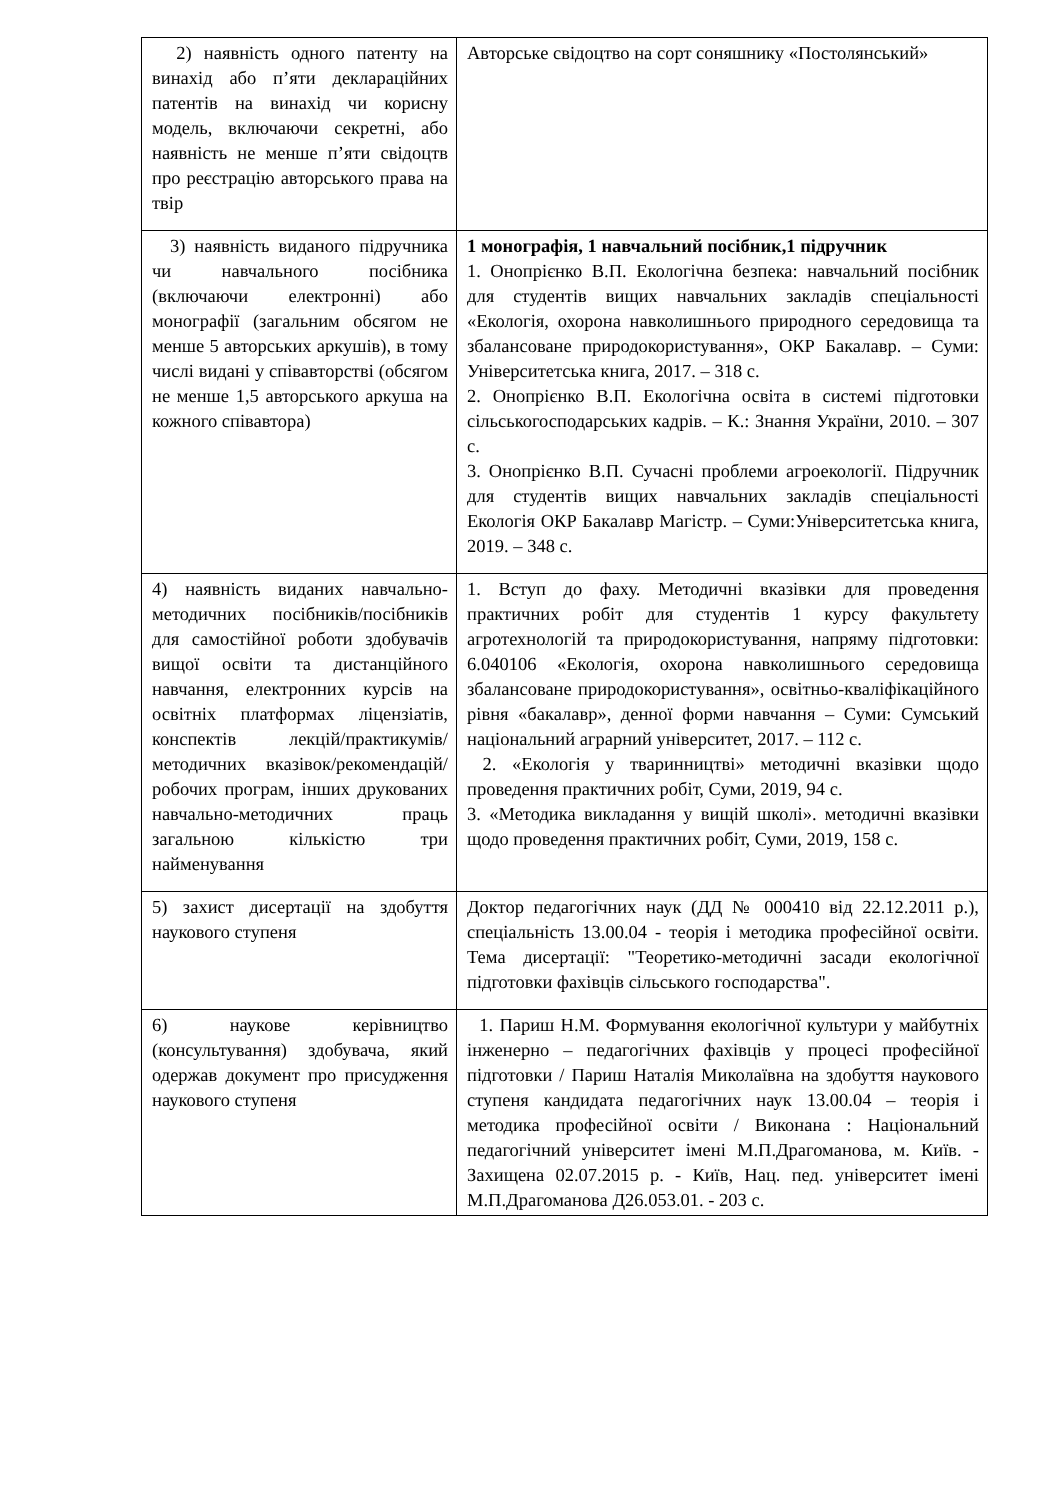| 2) наявність одного патенту на винахід або п’яти деклараційних патентів на винахід чи корисну модель, включаючи секретні, або наявність не менше п’яти свідоцтв про реєстрацію авторського права на твір | Авторське свідоцтво на сорт соняшнику «Постолянський» |
| 3) наявність виданого підручника чи навчального посібника (включаючи електронні) або монографії (загальним обсягом не менше 5 авторських аркушів), в тому числі видані у співавторстві (обсягом не менше 1,5 авторського аркуша на кожного співавтора) | 1 монографія, 1 навчальний посібник,1 підручник 1. Онопрієнко В.П. Екологічна безпека: навчальний посібник для студентів вищих навчальних закладів спеціальності «Екологія, охорона навколишнього природного середовища та збалансоване природокористування», ОКР Бакалавр. – Суми: Університетська книга, 2017. – 318 с. 2. Онопрієнко В.П. Екологічна освіта в системі підготовки сільськогосподарських кадрів. – К.: Знання України, 2010. – 307 с. 3. Онопрієнко В.П. Сучасні проблеми агроекології. Підручник для студентів вищих навчальних закладів спеціальності Екологія ОКР Бакалавр Магістр. – Суми:Університетська книга, 2019. – 348 с. |
| 4) наявність виданих навчально-методичних посібників/посібників для самостійної роботи здобувачів вищої освіти та дистанційного навчання, електронних курсів на освітніх платформах ліцензіатів, конспектів лекцій/практикумів/методичних вказівок/рекомендацій/ робочих програм, інших друкованих навчально-методичних праць загальною кількістю три найменування | 1. Вступ до фаху. Методичні вказівки для проведення практичних робіт для студентів 1 курсу факультету агротехнологій та природокористування, напряму підготовки: 6.040106 «Екологія, охорона навколишнього середовища збалансоване природокористування», освітньо-кваліфікаційного рівня «бакалавр», денної форми навчання – Суми: Сумський національний аграрний університет, 2017. – 112 с. 2. «Екологія у тваринництві» методичні вказівки щодо проведення практичних робіт, Суми, 2019, 94 с. 3. «Методика викладання у вищій школі». методичні вказівки щодо проведення практичних робіт, Суми, 2019, 158 с. |
| 5) захист дисертації на здобуття наукового ступеня | Доктор педагогічних наук (ДД № 000410 від 22.12.2011 р.), спеціальність 13.00.04 - теорія і методика професійної освіти. Тема дисертації: "Теоретико-методичні засади екологічної підготовки фахівців сільського господарства". |
| 6) наукове керівництво (консультування) здобувача, який одержав документ про присудження наукового ступеня | 1. Париш Н.М. Формування екологічної культури у майбутніх інженерно – педагогічних фахівців у процесі професійної підготовки / Париш Наталія Миколаївна на здобуття наукового ступеня кандидата педагогічних наук 13.00.04 – теорія і методика професійної освіти / Виконана : Національний педагогічний університет імені М.П.Драгоманова, м. Київ. - Захищена 02.07.2015 р. - Київ, Нац. пед. університет імені М.П.Драгоманова Д26.053.01. - 203 с. |